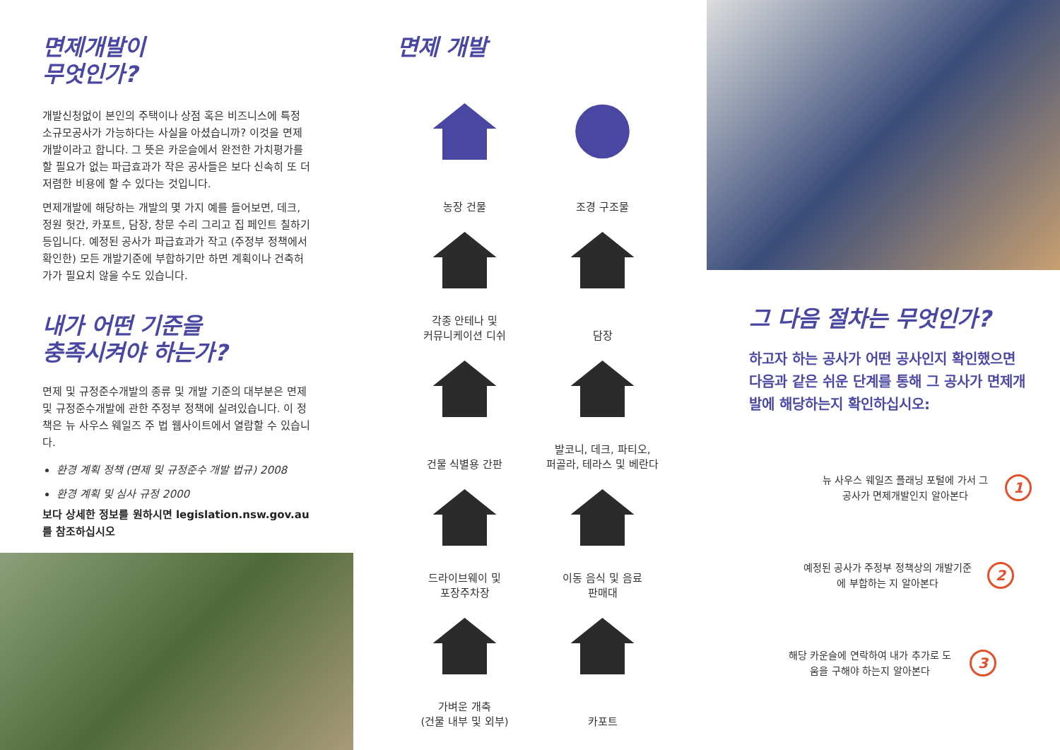면제개발이
무엇인가?
개발신청없이 본인의 주택이나 상점 혹은 비즈니스에 특정 소규모공사가 가능하다는 사실을 아셨습니까? 이것을 면제개발이라고 합니다. 그 뜻은 카운슬에서 완전한 가치평가를 할 필요가 없는 파급효과가 작은 공사들은 보다 신속히 또 더 저렴한 비용에 할 수 있다는 것입니다.
면제개발에 해당하는 개발의 몇 가지 예를 들어보면, 데크, 정원 헛간, 카포트, 담장, 창문 수리 그리고 집 페인트 칠하기 등입니다. 예정된 공사가 파급효과가 작고 (주정부 정책에서 확인한) 모든 개발기준에 부합하기만 하면 계획이나 건축허가가 필요치 않을 수도 있습니다.
내가 어떤 기준을
충족시켜야 하는가?
면제 및 규정준수개발의 종류 및 개발 기준의 대부분은 면제 및 규정준수개발에 관한 주정부 정책에 실려있습니다. 이 정책은 뉴 사우스 웨일즈 주 법 웹사이트에서 열람할 수 있습니다.
환경 계획 정책 (면제 및 규정준수 개발 법규) 2008
환경 계획 및 심사 규정 2000
보다 상세한 정보를 원하시면 legislation.nsw.gov.au 를 참조하십시오
면제 개발
농장 건물
조경 구조물
각종 안테나 및
커뮤니케이션 디쉬
담장
건물 식별용 간판
발코니, 데크, 파티오,
퍼골라, 테라스 및 베란다
드라이브웨이 및
포장주차장
이동 음식 및 음료
판매대
가벼운 개축
(건물 내부 및 외부)
카포트
그 다음 절차는 무엇인가?
하고자 하는 공사가 어떤 공사인지 확인했으면 다음과 같은 쉬운 단계를 통해 그 공사가 면제개발에 해당하는지 확인하십시오:
뉴 사우스 웨일즈 플래닝 포털에 가서 그 공사가 면제개발인지 알아본다
1
예정된 공사가 주정부 정책상의 개발기준에 부합하는 지 알아본다
2
해당 카운슬에 연락하여 내가 추가로 도움을 구해야 하는지 알아본다
3